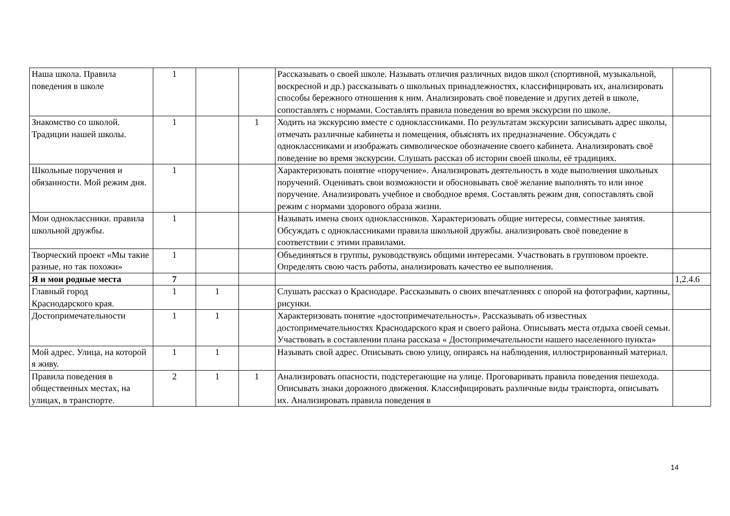| Наша школа. Правила поведения в школе | 1 | | | Рассказывать о своей школе. Называть отличия различных видов школ (спортивной, музыкальной, воскресной и др.) рассказывать о школьных принадлежностях, классифицировать их, анализировать способы бережного отношения к ним. Анализировать своё поведение и других детей в школе, сопоставлять с нормами. Составлять правила поведения во время экскурсии по школе. | |
| Знакомство со школой. Традиции нашей школы. | 1 | | 1 | Ходить на экскурсию вместе с одноклассниками. По результатам экскурсии записывать адрес школы, отмечать различные кабинеты и помещения, объяснять их предназначение. Обсуждать с одноклассниками и изображать символическое обозначение своего кабинета. Анализировать своё поведение во время экскурсии. Слушать рассказ об истории своей школы, её традициях. | |
| Школьные поручения и обязанности. Мой режим дня. | 1 | | | Характеризовать понятие «поручение». Анализировать деятельность в ходе выполнения школьных поручений. Оценивать свои возможности и обосновывать своё желание выполнять то или иное поручение. Анализировать учебное и свободное время. Составлять режим дня, сопоставлять свой режим с нормами здорового образа жизни. | |
| Мои одноклассники. правила школьной дружбы. | 1 | | | Называть имена своих одноклассников. Характеризовать общие интересы, совместные занятия. Обсуждать с одноклассниками правила школьной дружбы. анализировать своё поведение в соответствии с этими правилами. | |
| Творческий проект «Мы такие разные, но так похожи» | 1 | | | Объединяться в группы, руководствуясь общими интересами. Участвовать в групповом проекте. Определять свою часть работы, анализировать качество ее выполнения. | |
| Я и мои родные места | 7 | | | | 1,2.4.6 |
| Главный город Краснодарского края. | 1 | 1 | | Слушать рассказ о Краснодаре. Рассказывать о своих впечатлениях с опорой на фотографии, картины, рисунки. | |
| Достопримечательности | 1 | 1 | | Характеризовать понятие «достопримечательность». Рассказывать об известных достопримечательностях Краснодарского края и своего района. Описывать места отдыха своей семьи. Участвовать в составлении плана рассказа « Достопримечательности нашего населенного пункта» | |
| Мой адрес. Улица, на которой я живу. | 1 | 1 | | Называть свой адрес. Описывать свою улицу, опираясь на наблюдения, иллюстрированный материал. | |
| Правила поведения в общественных местах, на улицах, в транспорте. | 2 | 1 | 1 | Анализировать опасности, подстерегающие на улице. Проговаривать правила поведения пешехода. Описывать знаки дорожного движения. Классифицировать различные виды транспорта, описывать их. Анализировать правила поведения в | |
14